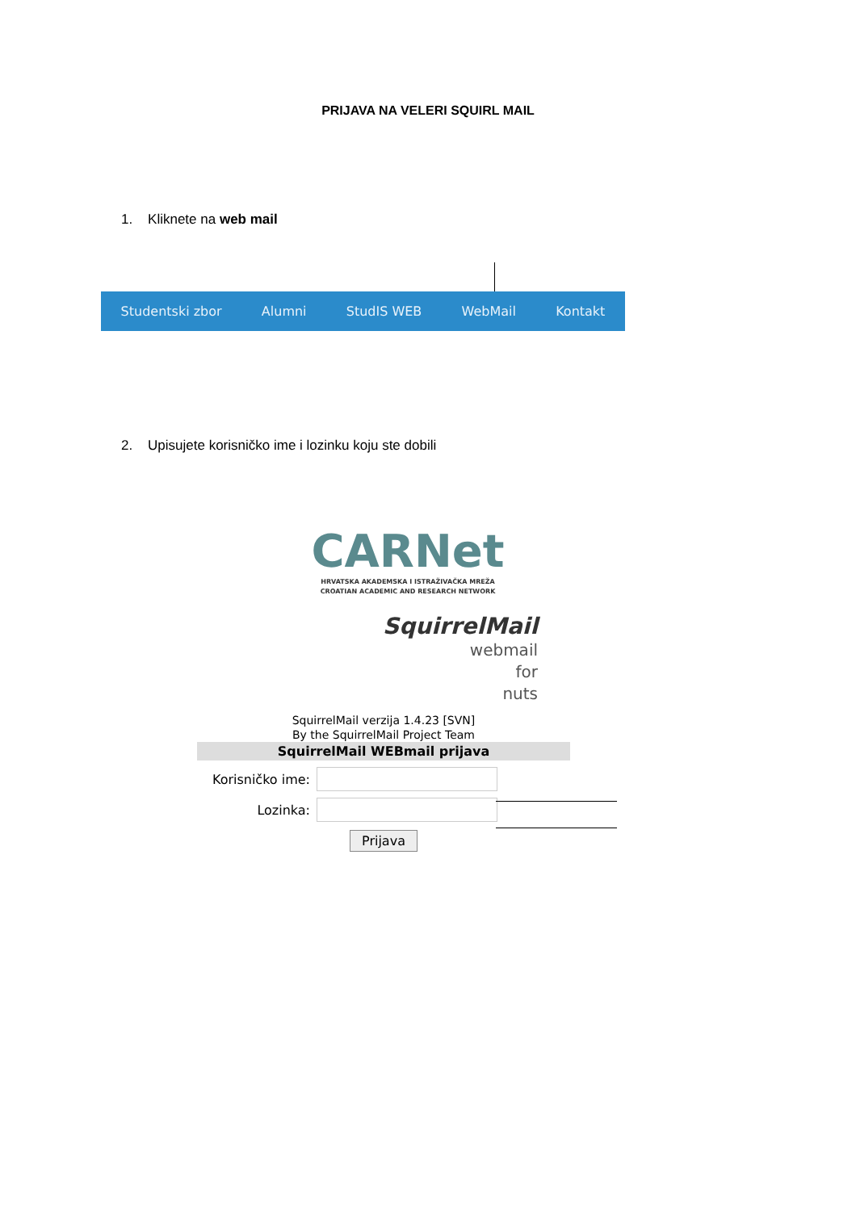PRIJAVA NA VELERI SQUIRL MAIL
1. Kliknete na web mail
Studentski zbor Alumni StudIS WEB WebMail Kontakt
2. Upisujete korisničko ime i lozinku koju ste dobili
CARNet
HRVATSKA AKADEMSKA I ISTRAŽIVAČKA MREŽA
CROATIAN ACADEMIC AND RESEARCH NETWORK
SquirrelMail
webmail
for
nuts
SquirrelMail verzija 1.4.23 [SVN]
By the SquirrelMail Project Team
SquirrelMail WEBmail prijava
Korisničko ime:
Lozinka:
Prijava